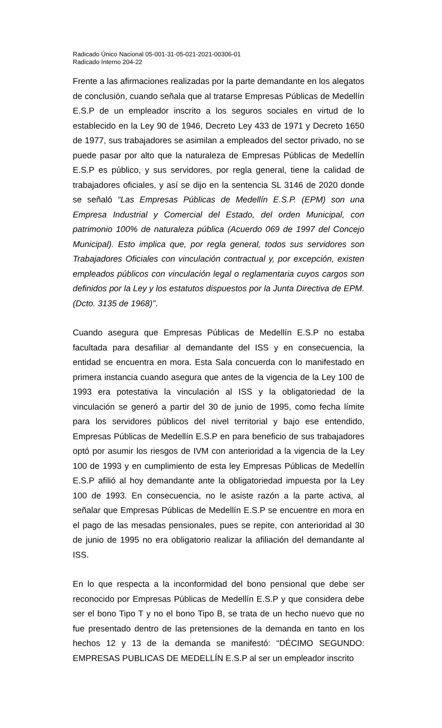Radicado Único Nacional 05-001-31-05-021-2021-00306-01
Radicado Interno 204-22
Frente a las afirmaciones realizadas por la parte demandante en los alegatos de conclusión, cuando señala que al tratarse Empresas Públicas de Medellín E.S.P de un empleador inscrito a los seguros sociales en virtud de lo establecido en la Ley 90 de 1946, Decreto Ley 433 de 1971 y Decreto 1650 de 1977, sus trabajadores se asimilan a empleados del sector privado, no se puede pasar por alto que la naturaleza de Empresas Públicas de Medellín E.S.P es público, y sus servidores, por regla general, tiene la calidad de trabajadores oficiales, y así se dijo en la sentencia SL 3146 de 2020 donde se señaló “Las Empresas Públicas de Medellín E.S.P. (EPM) son una Empresa Industrial y Comercial del Estado, del orden Municipal, con patrimonio 100% de naturaleza pública (Acuerdo 069 de 1997 del Concejo Municipal). Esto implica que, por regla general, todos sus servidores son Trabajadores Oficiales con vinculación contractual y, por excepción, existen empleados públicos con vinculación legal o reglamentaria cuyos cargos son definidos por la Ley y los estatutos dispuestos por la Junta Directiva de EPM. (Dcto. 3135 de 1968)”.
Cuando asegura que Empresas Públicas de Medellín E.S.P no estaba facultada para desafiliar al demandante del ISS y en consecuencia, la entidad se encuentra en mora. Esta Sala concuerda con lo manifestado en primera instancia cuando asegura que antes de la vigencia de la Ley 100 de 1993 era potestativa la vinculación al ISS y la obligatoriedad de la vinculación se generó a partir del 30 de junio de 1995, como fecha límite para los servidores públicos del nivel territorial y bajo ese entendido, Empresas Públicas de Medellín E.S.P en para beneficio de sus trabajadores optó por asumir los riesgos de IVM con anterioridad a la vigencia de la Ley 100 de 1993 y en cumplimiento de esta ley Empresas Públicas de Medellín E.S.P afilió al hoy demandante ante la obligatoriedad impuesta por la Ley 100 de 1993. En consecuencia, no le asiste razón a la parte activa, al señalar que Empresas Públicas de Medellín E.S.P se encuentre en mora en el pago de las mesadas pensionales, pues se repite, con anterioridad al 30 de junio de 1995 no era obligatorio realizar la afiliación del demandante al ISS.
En lo que respecta a la inconformidad del bono pensional que debe ser reconocido por Empresas Públicas de Medellín E.S.P y que considera debe ser el bono Tipo T y no el bono Tipo B, se trata de un hecho nuevo que no fue presentado dentro de las pretensiones de la demanda en tanto en los hechos 12 y 13 de la demanda se manifestó: “DÉCIMO SEGUNDO: EMPRESAS PUBLICAS DE MEDELLÍN E.S.P al ser un empleador inscrito